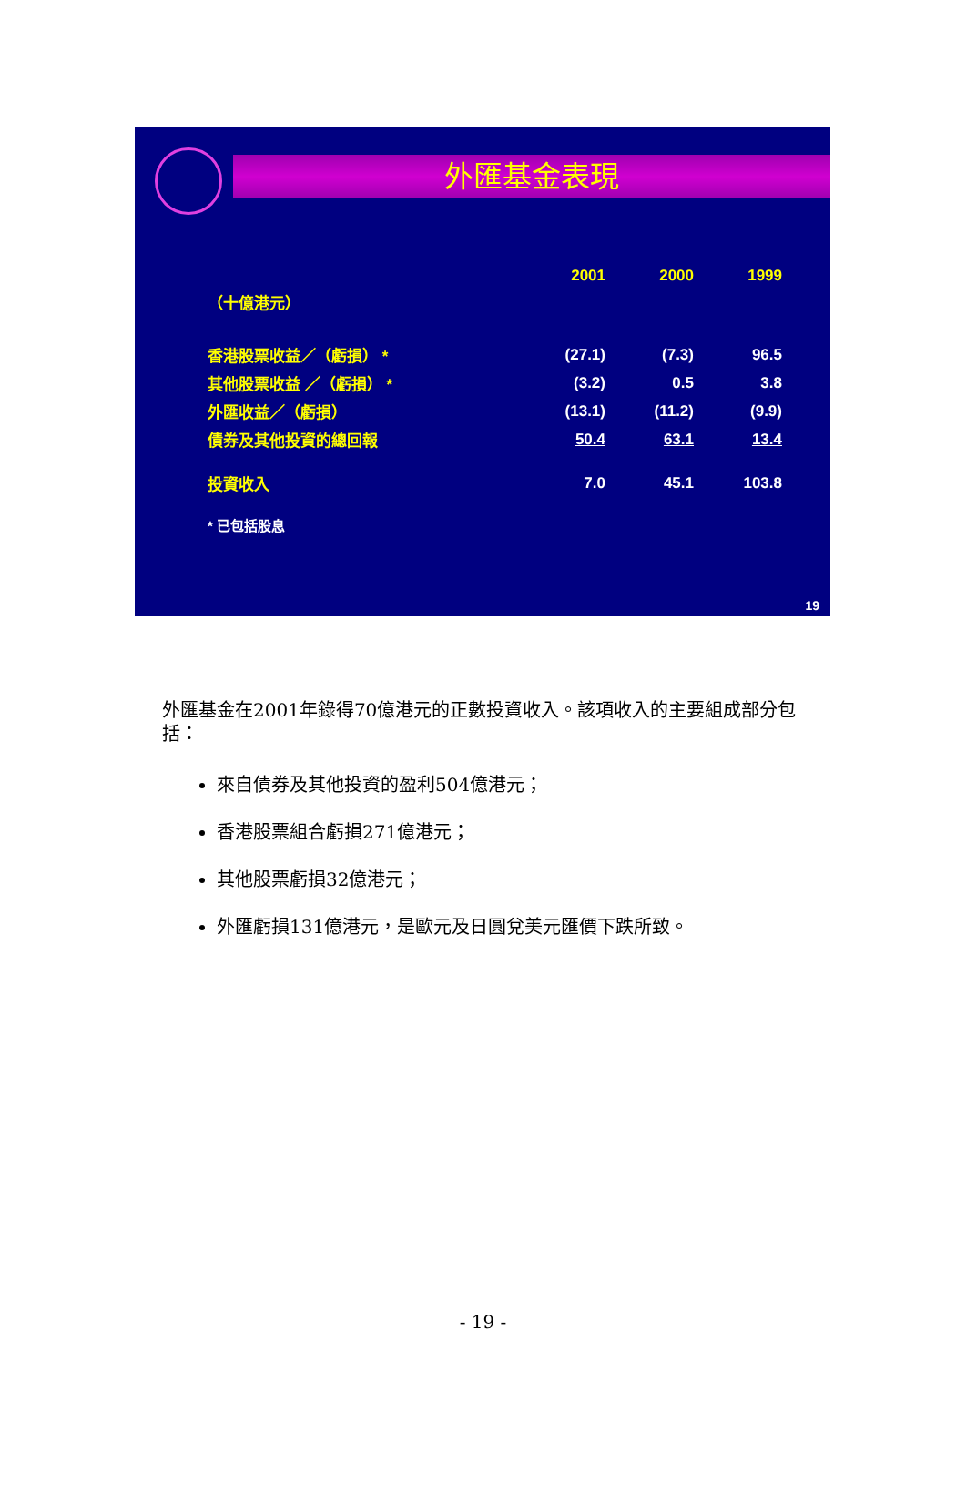外匯基金表現
| | 2001 | 2000 | 1999 |
| （十億港元） | | | |
| 香港股票收益／（虧損） * | (27.1) | (7.3) | 96.5 |
| 其他股票收益 ／（虧損） * | (3.2) | 0.5 | 3.8 |
| 外匯收益／（虧損） | (13.1) | (11.2) | (9.9) |
| 債券及其他投資的總回報 | 50.4 | 63.1 | 13.4 |
| 投資收入 | 7.0 | 45.1 | 103.8 |
| * 已包括股息 | | | |
19
外匯基金在2001年錄得70億港元的正數投資收入。該項收入的主要組成部分包括：
來自債券及其他投資的盈利504億港元；
香港股票組合虧損271億港元；
其他股票虧損32億港元；
外匯虧損131億港元，是歐元及日圓兌美元匯價下跌所致。
- 19 -